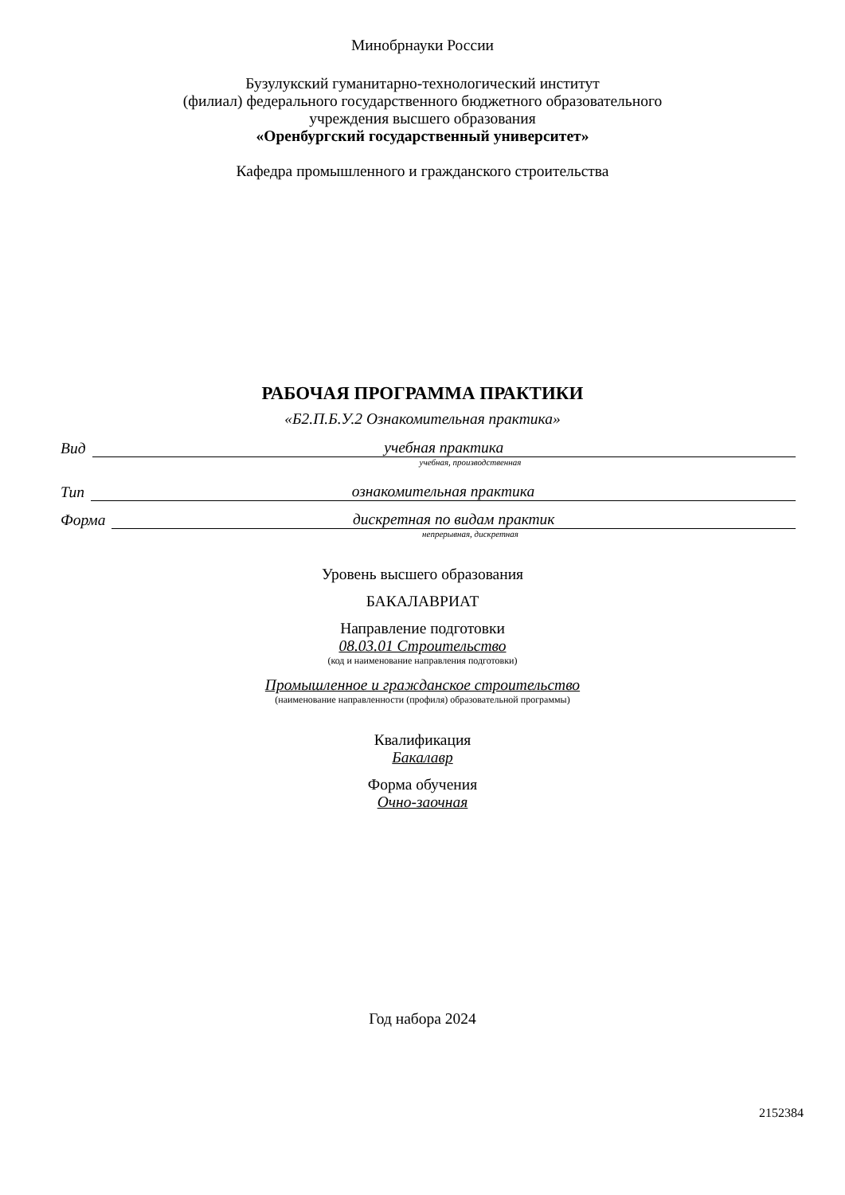Минобрнауки России
Бузулукский гуманитарно-технологический институт
(филиал) федерального государственного бюджетного образовательного
учреждения высшего образования
«Оренбургский государственный университет»
Кафедра промышленного и гражданского строительства
РАБОЧАЯ ПРОГРАММА ПРАКТИКИ
«Б2.П.Б.У.2 Ознакомительная практика»
Вид учебная практика
учебная, производственная
Тип ознакомительная практика
Форма дискретная по видам практик
непрерывная, дискретная
Уровень высшего образования
БАКАЛАВРИАТ
Направление подготовки
08.03.01 Строительство
(код и наименование направления подготовки)
Промышленное и гражданское строительство
(наименование направленности (профиля) образовательной программы)
Квалификация
Бакалавр
Форма обучения
Очно-заочная
Год набора 2024
2152384